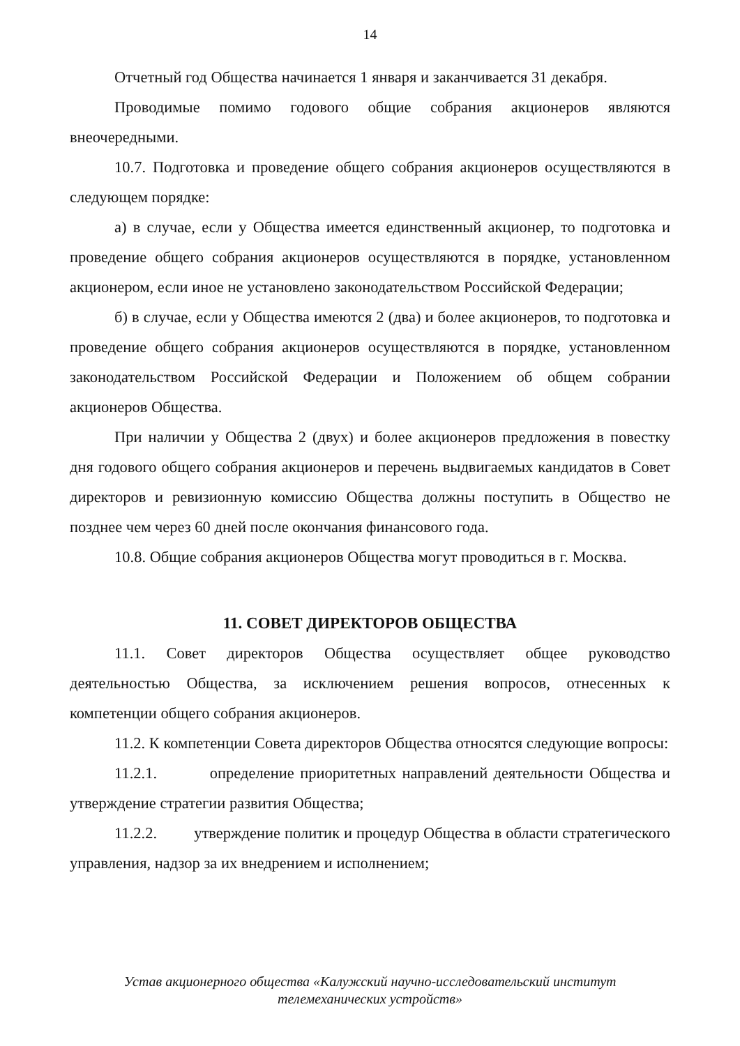14
Отчетный год Общества начинается 1 января и заканчивается 31 декабря.
Проводимые помимо годового общие собрания акционеров являются внеочередными.
10.7. Подготовка и проведение общего собрания акционеров осуществляются в следующем порядке:
а) в случае, если у Общества имеется единственный акционер, то подготовка и проведение общего собрания акционеров осуществляются в порядке, установленном акционером, если иное не установлено законодательством Российской Федерации;
б) в случае, если у Общества имеются 2 (два) и более акционеров, то подготовка и проведение общего собрания акционеров осуществляются в порядке, установленном законодательством Российской Федерации и Положением об общем собрании акционеров Общества.
При наличии у Общества 2 (двух) и более акционеров предложения в повестку дня годового общего собрания акционеров и перечень выдвигаемых кандидатов в Совет директоров и ревизионную комиссию Общества должны поступить в Общество не позднее чем через 60 дней после окончания финансового года.
10.8. Общие собрания акционеров Общества могут проводиться в г. Москва.
11. СОВЕТ ДИРЕКТОРОВ ОБЩЕСТВА
11.1. Совет директоров Общества осуществляет общее руководство деятельностью Общества, за исключением решения вопросов, отнесенных к компетенции общего собрания акционеров.
11.2. К компетенции Совета директоров Общества относятся следующие вопросы:
11.2.1. определение приоритетных направлений деятельности Общества и утверждение стратегии развития Общества;
11.2.2. утверждение политик и процедур Общества в области стратегического управления, надзор за их внедрением и исполнением;
Устав акционерного общества «Калужский научно-исследовательский институт
телемеханических устройств»